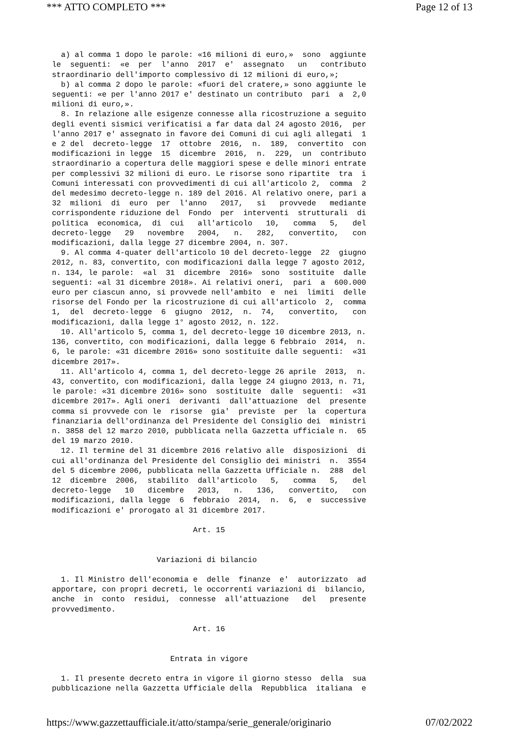*** ATTO COMPLETO *** Page 12 of 13
  a) al comma 1 dopo le parole: «16 milioni di euro,»  sono  aggiunte
le  seguenti:  «e  per  l'anno  2017  e'  assegnato   un   contributo
straordinario dell'importo complessivo di 12 milioni di euro,»;
  b) al comma 2 dopo le parole: «fuori del cratere,» sono aggiunte le
seguenti: «e per l'anno 2017 e' destinato un contributo  pari  a  2,0
milioni di euro,».
  8. In relazione alle esigenze connesse alla ricostruzione a seguito
degli eventi sismici verificatisi a far data dal 24 agosto 2016,  per
l'anno 2017 e' assegnato in favore dei Comuni di cui agli allegati  1
e 2 del  decreto-legge  17  ottobre  2016,  n.  189,  convertito  con
modificazioni in legge  15  dicembre  2016,  n.  229,  un  contributo
straordinario a copertura delle maggiori spese e delle minori entrate
per complessivi 32 milioni di euro. Le risorse sono ripartite  tra  i
Comuni interessati con provvedimenti di cui all'articolo 2,  comma  2
del medesimo decreto-legge n. 189 del 2016. Al relativo onere, pari a
32  milioni  di  euro  per  l'anno   2017,   si   provvede   mediante
corrispondente riduzione del  Fondo  per  interventi  strutturali  di
politica  economica,  di  cui   all'articolo   10,   comma   5,   del
decreto-legge   29   novembre   2004,   n.   282,   convertito,   con
modificazioni, dalla legge 27 dicembre 2004, n. 307.
  9. Al comma 4-quater dell'articolo 10 del decreto-legge  22  giugno
2012, n. 83, convertito, con modificazioni dalla legge 7 agosto 2012,
n. 134, le parole:  «al  31  dicembre  2016»  sono  sostituite  dalle
seguenti: «al 31 dicembre 2018». Ai relativi oneri,  pari  a  600.000
euro per ciascun anno, si provvede nell'ambito  e  nei  limiti  delle
risorse del Fondo per la ricostruzione di cui all'articolo  2,  comma
1,  del  decreto-legge  6  giugno  2012,  n.  74,   convertito,   con
modificazioni, dalla legge 1° agosto 2012, n. 122.
  10. All'articolo 5, comma 1, del decreto-legge 10 dicembre 2013, n.
136, convertito, con modificazioni, dalla legge 6 febbraio  2014,  n.
6, le parole: «31 dicembre 2016» sono sostituite dalle seguenti:  «31
dicembre 2017».
  11. All'articolo 4, comma 1, del decreto-legge 26 aprile  2013,  n.
43, convertito, con modificazioni, dalla legge 24 giugno 2013, n. 71,
le parole: «31 dicembre 2016» sono  sostituite  dalle  seguenti:  «31
dicembre 2017». Agli oneri  derivanti  dall'attuazione  del  presente
comma si provvede con le  risorse  gia'  previste  per  la  copertura
finanziaria dell'ordinanza del Presidente del Consiglio dei  ministri
n. 3858 del 12 marzo 2010, pubblicata nella Gazzetta ufficiale n.  65
del 19 marzo 2010.
  12. Il termine del 31 dicembre 2016 relativo alle  disposizioni  di
cui all'ordinanza del Presidente del Consiglio dei ministri  n.  3554
del 5 dicembre 2006, pubblicata nella Gazzetta Ufficiale n.  288  del
12  dicembre  2006,  stabilito  dall'articolo   5,   comma   5,   del
decreto-legge   10   dicembre   2013,   n.   136,   convertito,   con
modificazioni, dalla legge  6  febbraio  2014,  n.  6,  e  successive
modificazioni e' prorogato al 31 dicembre 2017.

                               Art. 15


                       Variazioni di bilancio

  1. Il Ministro dell'economia e  delle  finanze  e'  autorizzato  ad
apportare, con propri decreti, le occorrenti variazioni di  bilancio,
anche  in  conto  residui,  connesse  all'attuazione   del   presente
provvedimento.

                               Art. 16


                          Entrata in vigore

  1. Il presente decreto entra in vigore il giorno stesso  della  sua
pubblicazione nella Gazzetta Ufficiale della  Repubblica  italiana  e
https://www.gazzettaufficiale.it/atto/stampa/serie_generale/originario 07/02/2022